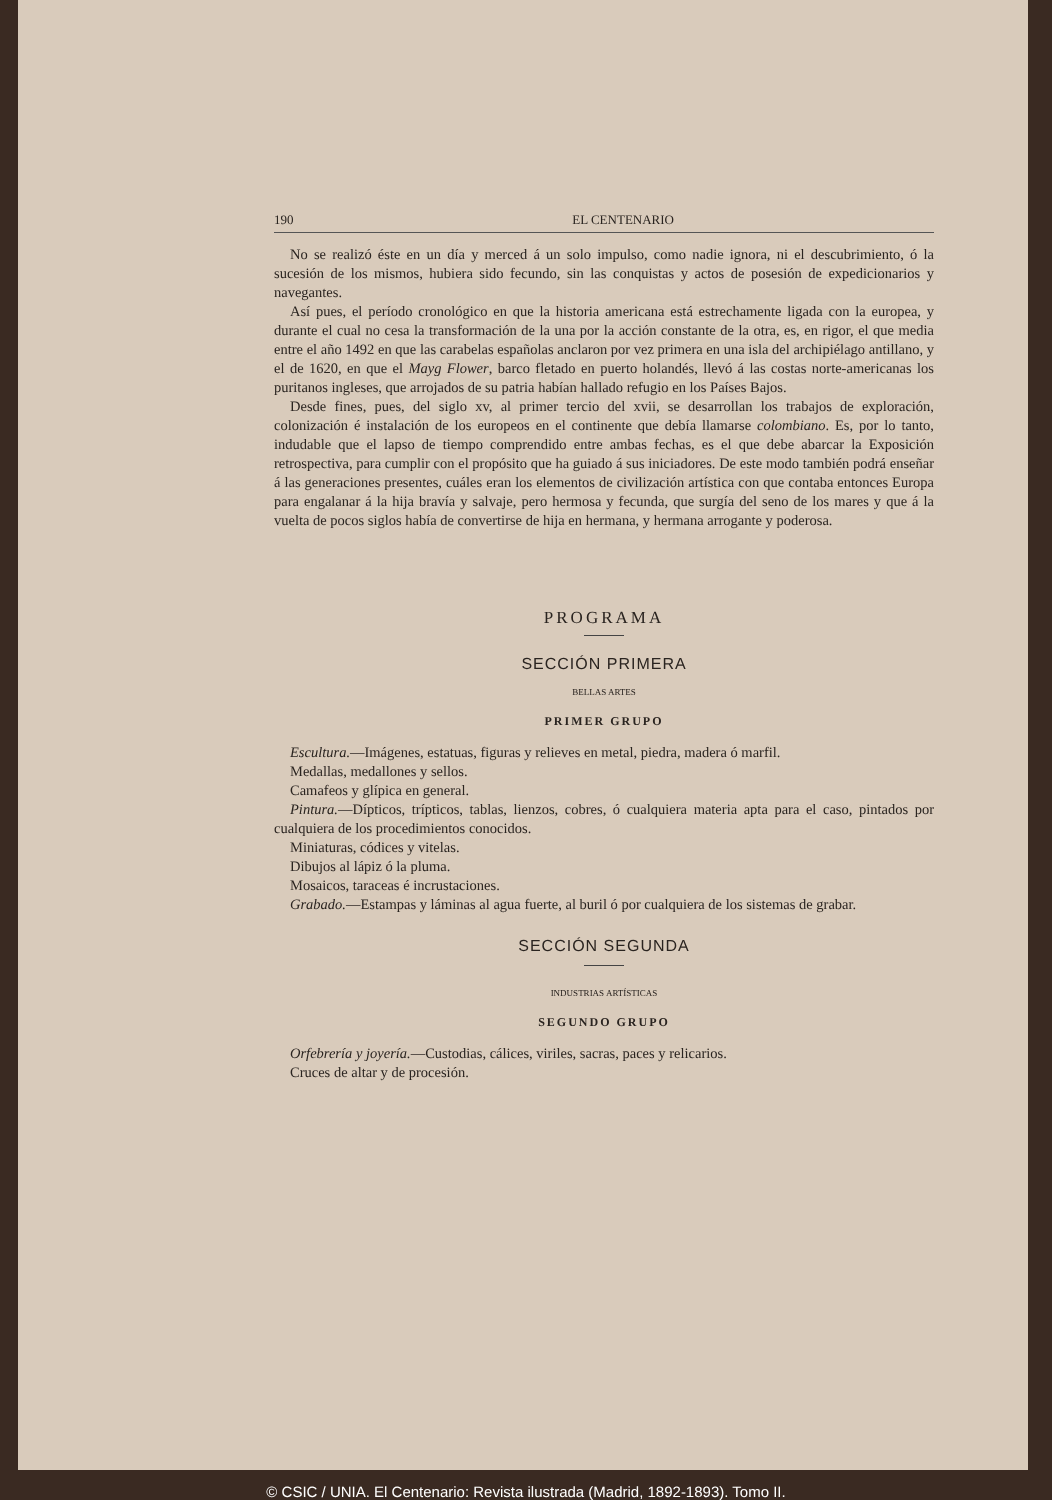190 EL CENTENARIO
No se realizó éste en un día y merced á un solo impulso, como nadie ignora, ni el descubrimiento, ó la sucesión de los mismos, hubiera sido fecundo, sin las conquistas y actos de posesión de expedicionarios y navegantes.
Así pues, el período cronológico en que la historia americana está estrechamente ligada con la europea, y durante el cual no cesa la transformación de la una por la acción constante de la otra, es, en rigor, el que media entre el año 1492 en que las carabelas españolas anclaron por vez primera en una isla del archipiélago antillano, y el de 1620, en que el Mayg Flower, barco fletado en puerto holandés, llevó á las costas norte-americanas los puritanos ingleses, que arrojados de su patria habían hallado refugio en los Países Bajos.
Desde fines, pues, del siglo xv, al primer tercio del xvii, se desarrollan los trabajos de exploración, colonización é instalación de los europeos en el continente que debía llamarse colombiano. Es, por lo tanto, indudable que el lapso de tiempo comprendido entre ambas fechas, es el que debe abarcar la Exposición retrospectiva, para cumplir con el propósito que ha guiado á sus iniciadores. De este modo también podrá enseñar á las generaciones presentes, cuáles eran los elementos de civilización artística con que contaba entonces Europa para engalanar á la hija bravía y salvaje, pero hermosa y fecunda, que surgía del seno de los mares y que á la vuelta de pocos siglos había de convertirse de hija en hermana, y hermana arrogante y poderosa.
PROGRAMA
SECCIÓN PRIMERA
BELLAS ARTES
PRIMER GRUPO
Escultura.—Imágenes, estatuas, figuras y relieves en metal, piedra, madera ó marfil.
Medallas, medallones y sellos.
Camafeos y glípica en general.
Pintura.—Dípticos, trípticos, tablas, lienzos, cobres, ó cualquiera materia apta para el caso, pintados por cualquiera de los procedimientos conocidos.
Miniaturas, códices y vitelas.
Dibujos al lápiz ó la pluma.
Mosaicos, taraceas é incrustaciones.
Grabado.—Estampas y láminas al agua fuerte, al buril ó por cualquiera de los sistemas de grabar.
SECCIÓN SEGUNDA
INDUSTRIAS ARTÍSTICAS
SEGUNDO GRUPO
Orfebrería y joyería.—Custodias, cálices, viriles, sacras, paces y relicarios.
Cruces de altar y de procesión.
© CSIC / UNIA. El Centenario: Revista ilustrada (Madrid, 1892-1893). Tomo II.